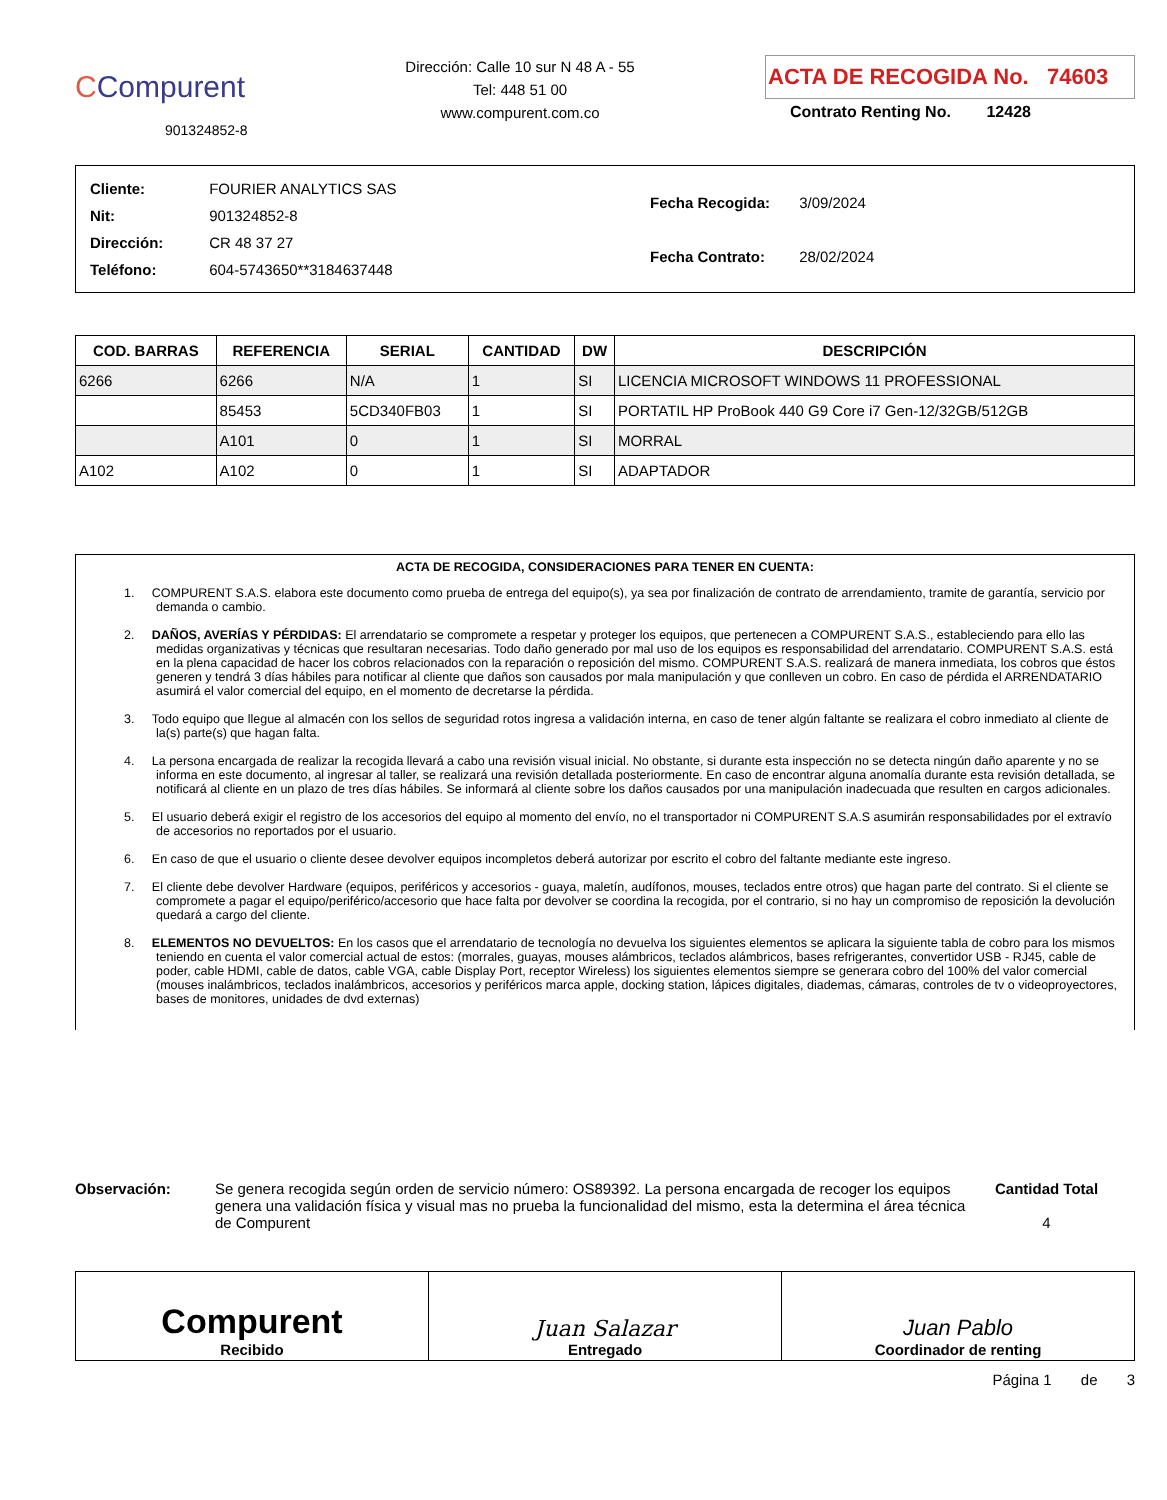CCompurent
901324852-8
Dirección: Calle 10 sur N 48 A - 55
Tel: 448 51 00
www.compurent.com.co
ACTA DE RECOGIDA No. 74603
Contrato Renting No. 12428
| Cliente: FOURIER ANALYTICS SAS |
| Nit: 901324852-8 |
| Dirección: CR 48 37 27 |
| Teléfono: 604-5743650**3184637448 |
| Fecha Recogida: 3/09/2024 |
| Fecha Contrato: 28/02/2024 |
| COD. BARRAS | REFERENCIA | SERIAL | CANTIDAD | DW | DESCRIPCIÓN |
| --- | --- | --- | --- | --- | --- |
| 6266 | 6266 | N/A | 1 | SI | LICENCIA MICROSOFT WINDOWS 11 PROFESSIONAL |
| | 85453 | 5CD340FB03 | 1 | SI | PORTATIL HP ProBook 440 G9 Core i7 Gen-12/32GB/512GB |
| | A101 | 0 | 1 | SI | MORRAL |
| A102 | A102 | 0 | 1 | SI | ADAPTADOR |
ACTA DE RECOGIDA, CONSIDERACIONES PARA TENER EN CUENTA:
1. COMPURENT S.A.S. elabora este documento como prueba de entrega del equipo(s), ya sea por finalización de contrato de arrendamiento, tramite de garantía, servicio por demanda o cambio.
2. DAÑOS, AVERÍAS Y PÉRDIDAS: El arrendatario se compromete a respetar y proteger los equipos, que pertenecen a COMPURENT S.A.S., estableciendo para ello las medidas organizativas y técnicas que resultaran necesarias. Todo daño generado por mal uso de los equipos es responsabilidad del arrendatario. COMPURENT S.A.S. está en la plena capacidad de hacer los cobros relacionados con la reparación o reposición del mismo. COMPURENT S.A.S. realizará de manera inmediata, los cobros que éstos generen y tendrá 3 días hábiles para notificar al cliente que daños son causados por mala manipulación y que conlleven un cobro. En caso de pérdida el ARRENDATARIO asumirá el valor comercial del equipo, en el momento de decretarse la pérdida.
3. Todo equipo que llegue al almacén con los sellos de seguridad rotos ingresa a validación interna, en caso de tener algún faltante se realizara el cobro inmediato al cliente de la(s) parte(s) que hagan falta.
4. La persona encargada de realizar la recogida llevará a cabo una revisión visual inicial. No obstante, si durante esta inspección no se detecta ningún daño aparente y no se informa en este documento, al ingresar al taller, se realizará una revisión detallada posteriormente. En caso de encontrar alguna anomalía durante esta revisión detallada, se notificará al cliente en un plazo de tres días hábiles. Se informará al cliente sobre los daños causados por una manipulación inadecuada que resulten en cargos adicionales.
5. El usuario deberá exigir el registro de los accesorios del equipo al momento del envío, no el transportador ni COMPURENT S.A.S asumirán responsabilidades por el extravío de accesorios no reportados por el usuario.
6. En caso de que el usuario o cliente desee devolver equipos incompletos deberá autorizar por escrito el cobro del faltante mediante este ingreso.
7. El cliente debe devolver Hardware (equipos, periféricos y accesorios - guaya, maletín, audífonos, mouses, teclados entre otros) que hagan parte del contrato. Si el cliente se compromete a pagar el equipo/periférico/accesorio que hace falta por devolver se coordina la recogida, por el contrario, si no hay un compromiso de reposición la devolución quedará a cargo del cliente.
8. ELEMENTOS NO DEVUELTOS: En los casos que el arrendatario de tecnología no devuelva los siguientes elementos se aplicara la siguiente tabla de cobro para los mismos teniendo en cuenta el valor comercial actual de estos: (morrales, guayas, mouses alámbricos, teclados alámbricos, bases refrigerantes, convertidor USB - RJ45, cable de poder, cable HDMI, cable de datos, cable VGA, cable Display Port, receptor Wireless) los siguientes elementos siempre se generara cobro del 100% del valor comercial (mouses inalámbricos, teclados inalámbricos, accesorios y periféricos marca apple, docking station, lápices digitales, diademas, cámaras, controles de tv o videoproyectores, bases de monitores, unidades de dvd externas)
Observación: Se genera recogida según orden de servicio número: OS89392. La persona encargada de recoger los equipos genera una validación física y visual mas no prueba la funcionalidad del mismo, esta la determina el área técnica de Compurent
Cantidad Total
4
Compurent
Recibido
Juan Salazar
Entregado
Juan Pablo
Coordinador de renting
Página 1 de 3